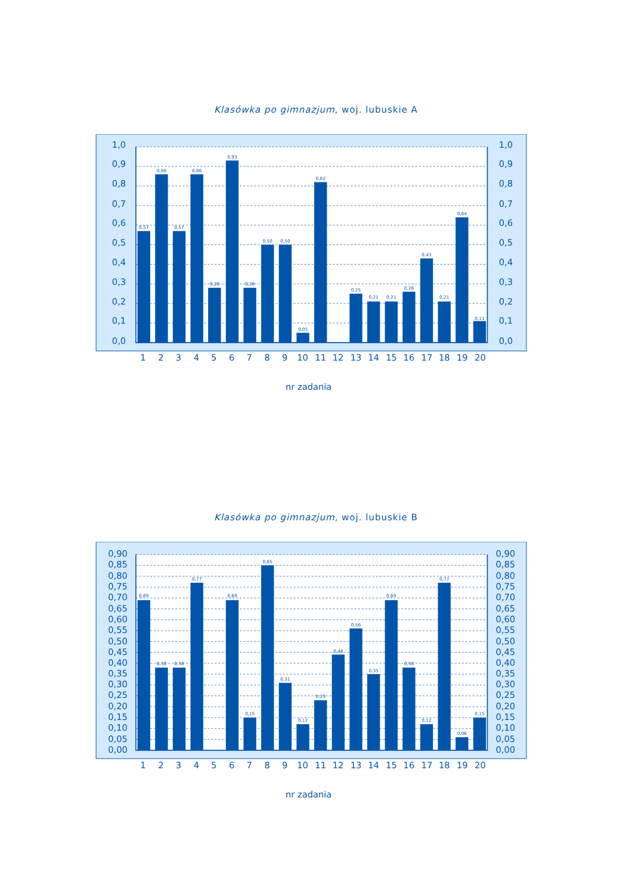Klasówka po gimnazjum, woj. lubuskie A
0,57
0,86
0,57
0,86
0,28
0,93
0,28
0,50
0,50
0,05
0,82
0,25
0,21
0,21
0,26
0,43
0,21
0,64
0,11
1,0
0,9
0,8
0,7
0,6
0,5
0,4
0,3
0,2
0,1
0,0
1,0
0,9
0,8
0,7
0,6
0,5
0,4
0,3
0,2
0,1
0,0
1
2
3
4
5
6
7
8
9
10
11
12
13
14
15
16
17
18
19
20
nr zadania
Klasówka po gimnazjum, woj. lubuskie B
0,69
0,38
0,38
0,77
0,69
0,15
0,85
0,31
0,12
0,23
0,44
0,56
0,35
0,69
0,38
0,12
0,77
0,06
0,15
0,90
0,85
0,80
0,75
0,70
0,65
0,60
0,55
0,50
0,45
0,40
0,35
0,30
0,25
0,20
0,15
0,10
0,05
0,00
0,90
0,85
0,80
0,75
0,70
0,65
0,60
0,55
0,50
0,45
0,40
0,35
0,30
0,25
0,20
0,15
0,10
0,05
0,00
1
2
3
4
5
6
7
8
9
10
11
12
13
14
15
16
17
18
19
20
nr zadania